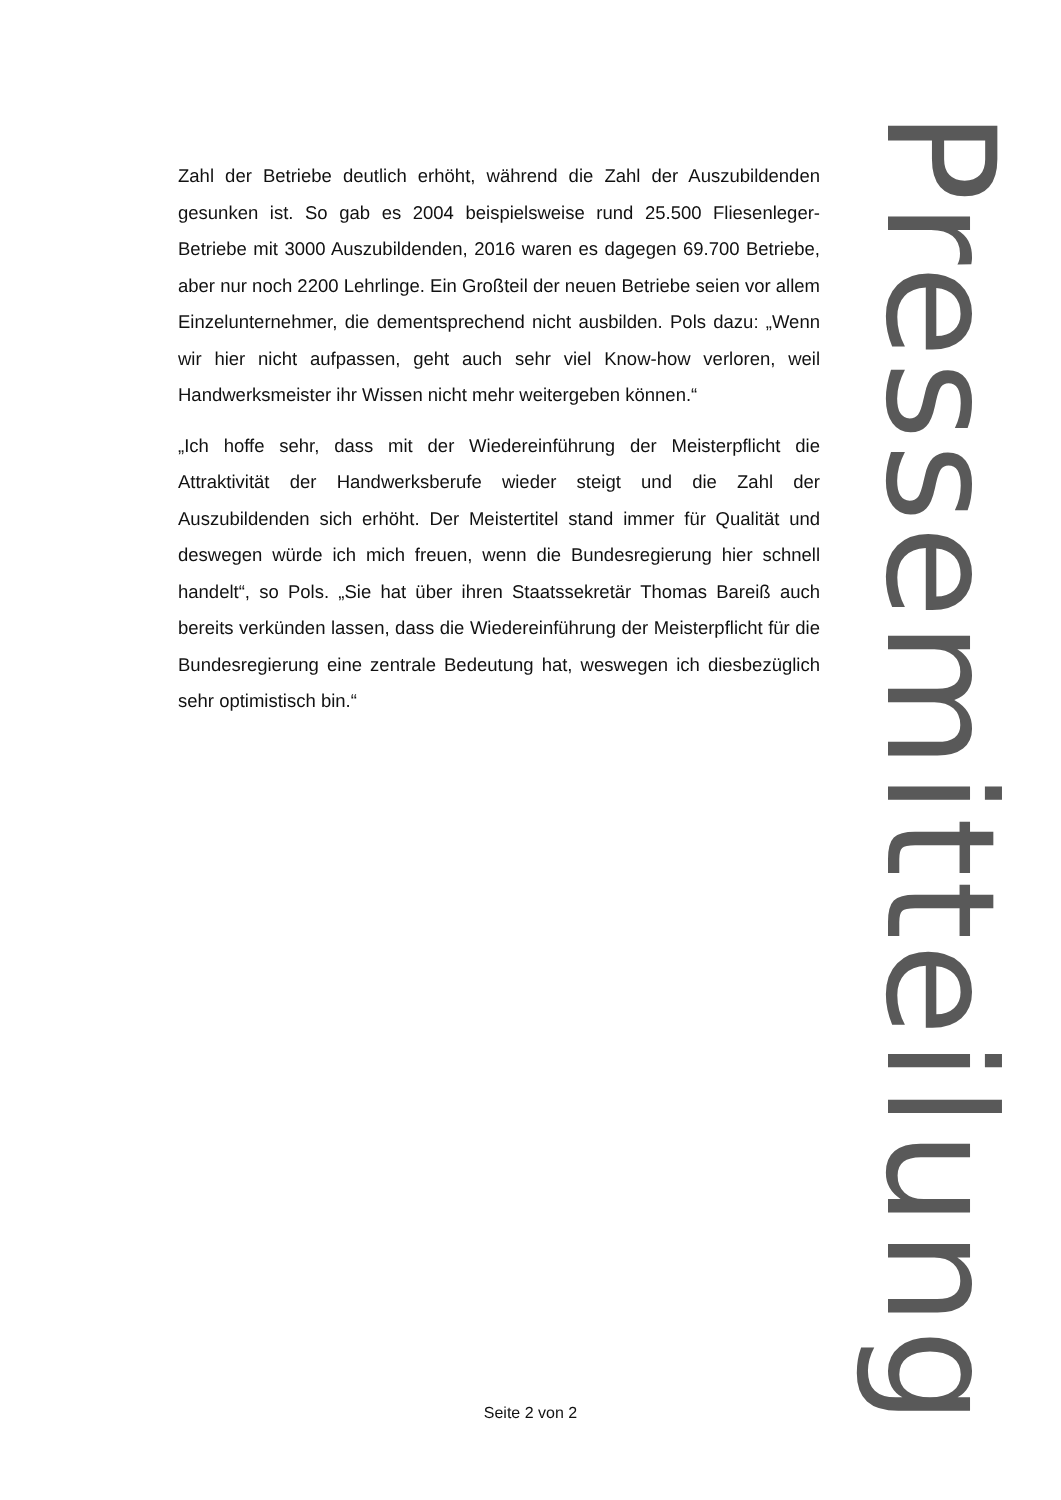Zahl der Betriebe deutlich erhöht, während die Zahl der Auszubildenden gesunken ist. So gab es 2004 beispielsweise rund 25.500 Fliesenleger-Betriebe mit 3000 Auszubildenden, 2016 waren es dagegen 69.700 Betriebe, aber nur noch 2200 Lehrlinge. Ein Großteil der neuen Betriebe seien vor allem Einzelunternehmer, die dementsprechend nicht ausbilden. Pols dazu: „Wenn wir hier nicht aufpassen, geht auch sehr viel Know-how verloren, weil Handwerksmeister ihr Wissen nicht mehr weitergeben können.“
„Ich hoffe sehr, dass mit der Wiedereinführung der Meisterpflicht die Attraktivität der Handwerksberufe wieder steigt und die Zahl der Auszubildenden sich erhöht. Der Meistertitel stand immer für Qualität und deswegen würde ich mich freuen, wenn die Bundesregierung hier schnell handelt“, so Pols. „Sie hat über ihren Staatssekretär Thomas Bareiß auch bereits verkünden lassen, dass die Wiedereinführung der Meisterpflicht für die Bundesregierung eine zentrale Bedeutung hat, weswegen ich diesbezüglich sehr optimistisch bin.“
Pressemitteilung
Seite 2 von 2